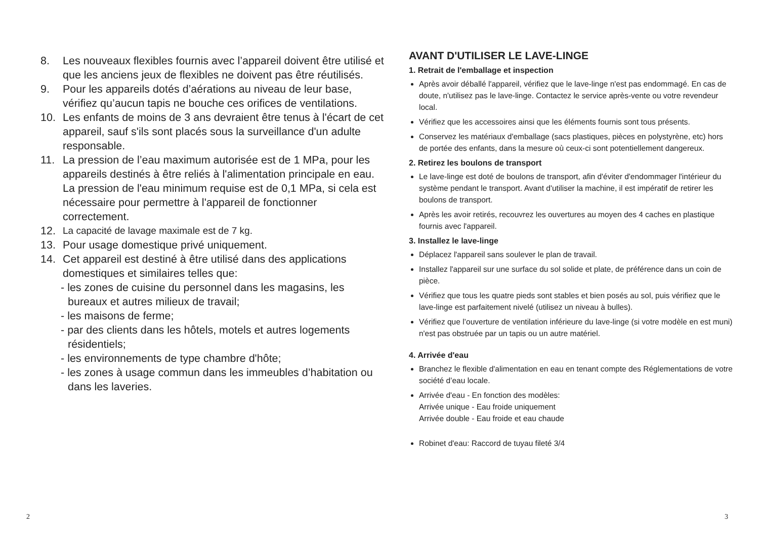8. Les nouveaux flexibles fournis avec l’appareil doivent être utilisé et que les anciens jeux de flexibles ne doivent pas être réutilisés.
9. Pour les appareils dotés d’aérations au niveau de leur base, vérifiez qu’aucun tapis ne bouche ces orifices de ventilations.
10. Les enfants de moins de 3 ans devraient être tenus à l'écart de cet appareil, sauf s'ils sont placés sous la surveillance d'un adulte responsable.
11. La pression de l’eau maximum autorisée est de 1 MPa, pour les appareils destinés à être reliés à l'alimentation principale en eau. La pression de l'eau minimum requise est de 0,1 MPa, si cela est nécessaire pour permettre à l'appareil de fonctionner correctement.
12. La capacité de lavage maximale est de 7 kg.
13. Pour usage domestique privé uniquement.
14. Cet appareil est destiné à être utilisé dans des applications domestiques et similaires telles que:
- les zones de cuisine du personnel dans les magasins, les bureaux et autres milieux de travail;
- les maisons de ferme;
- par des clients dans les hôtels, motels et autres logements résidentiels;
- les environnements de type chambre d'hôte;
- les zones à usage commun dans les immeubles d’habitation ou dans les laveries.
AVANT D'UTILISER LE LAVE-LINGE
1. Retrait de l'emballage et inspection
Après avoir déballé l'appareil, vérifiez que le lave-linge n'est pas endommagé. En cas de doute, n'utilisez pas le lave-linge. Contactez le service après-vente ou votre revendeur local.
Vérifiez que les accessoires ainsi que les éléments fournis sont tous présents.
Conservez les matériaux d'emballage (sacs plastiques, pièces en polystyrène, etc) hors de portée des enfants, dans la mesure où ceux-ci sont potentiellement dangereux.
2. Retirez les boulons de transport
Le lave-linge est doté de boulons de transport, afin d'éviter d'endommager l'intérieur du système pendant le transport. Avant d'utiliser la machine, il est impératif de retirer les boulons de transport.
Après les avoir retirés, recouvrez les ouvertures au moyen des 4 caches en plastique fournis avec l'appareil.
3. Installez le lave-linge
Déplacez l'appareil sans soulever le plan de travail.
Installez l'appareil sur une surface du sol solide et plate, de préférence dans un coin de pièce.
Vérifiez que tous les quatre pieds sont stables et bien posés au sol, puis vérifiez que le lave-linge est parfaitement nivelé (utilisez un niveau à bulles).
Vérifiez que l’ouverture de ventilation inférieure du lave-linge (si votre modèle en est muni) n'est pas obstruée par un tapis ou un autre matériel.
4. Arrivée d'eau
Branchez le flexible d'alimentation en eau en tenant compte des Réglementations de votre société d’eau locale.
Arrivée d'eau - En fonction des modèles:
Arrivée unique - Eau froide uniquement
Arrivée double - Eau froide et eau chaude
Robinet d'eau: Raccord de tuyau fileté 3/4
2 3